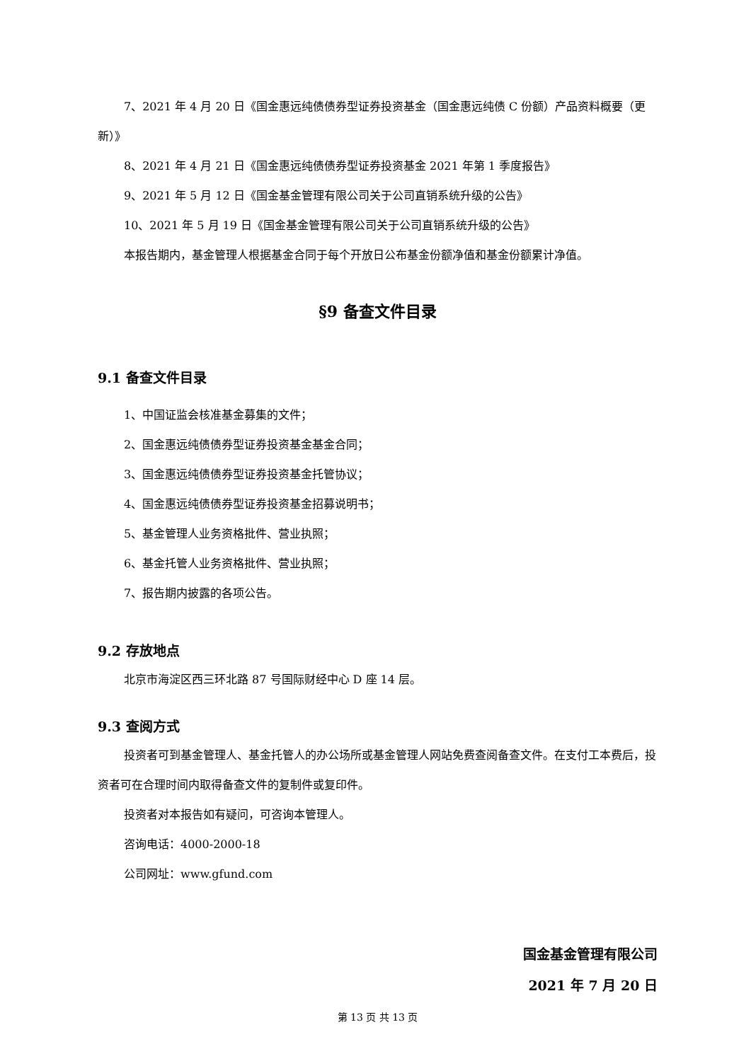7、2021 年 4 月 20 日《国金惠远纯债债券型证券投资基金（国金惠远纯债 C 份额）产品资料概要（更新）》
8、2021 年 4 月 21 日《国金惠远纯债债券型证券投资基金 2021 年第 1 季度报告》
9、2021 年 5 月 12 日《国金基金管理有限公司关于公司直销系统升级的公告》
10、2021 年 5 月 19 日《国金基金管理有限公司关于公司直销系统升级的公告》
本报告期内，基金管理人根据基金合同于每个开放日公布基金份额净值和基金份额累计净值。
§9 备查文件目录
9.1 备查文件目录
1、中国证监会核准基金募集的文件；
2、国金惠远纯债债券型证券投资基金基金合同；
3、国金惠远纯债债券型证券投资基金托管协议；
4、国金惠远纯债债券型证券投资基金招募说明书；
5、基金管理人业务资格批件、营业执照；
6、基金托管人业务资格批件、营业执照；
7、报告期内披露的各项公告。
9.2 存放地点
北京市海淀区西三环北路 87 号国际财经中心 D 座 14 层。
9.3 查阅方式
投资者可到基金管理人、基金托管人的办公场所或基金管理人网站免费查阅备查文件。在支付工本费后，投资者可在合理时间内取得备查文件的复制件或复印件。
投资者对本报告如有疑问，可咨询本管理人。
咨询电话：4000-2000-18
公司网址：www.gfund.com
国金基金管理有限公司
2021 年 7 月 20 日
第 13 页 共 13 页